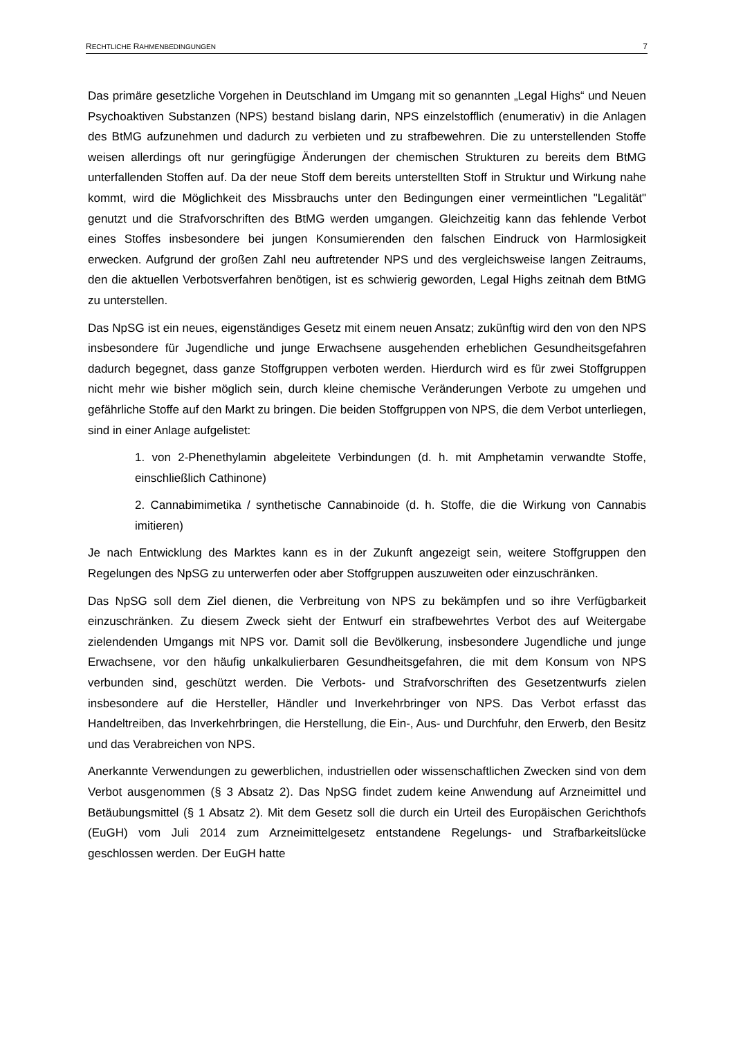RECHTLICHE RAHMENBEDINGUNGEN 7
Das primäre gesetzliche Vorgehen in Deutschland im Umgang mit so genannten „Legal Highs“ und Neuen Psychoaktiven Substanzen (NPS) bestand bislang darin, NPS einzelstofflich (enumerativ) in die Anlagen des BtMG aufzunehmen und dadurch zu verbieten und zu strafbewehren. Die zu unterstellenden Stoffe weisen allerdings oft nur geringfügige Änderungen der chemischen Strukturen zu bereits dem BtMG unterfallenden Stoffen auf. Da der neue Stoff dem bereits unterstellten Stoff in Struktur und Wirkung nahe kommt, wird die Möglichkeit des Missbrauchs unter den Bedingungen einer vermeintlichen "Legalität" genutzt und die Strafvorschriften des BtMG werden umgangen. Gleichzeitig kann das fehlende Verbot eines Stoffes insbesondere bei jungen Konsumierenden den falschen Eindruck von Harmlosigkeit erwecken. Aufgrund der großen Zahl neu auftretender NPS und des vergleichsweise langen Zeitraums, den die aktuellen Verbotsverfahren benötigen, ist es schwierig geworden, Legal Highs zeitnah dem BtMG zu unterstellen.
Das NpSG ist ein neues, eigenständiges Gesetz mit einem neuen Ansatz; zukünftig wird den von den NPS insbesondere für Jugendliche und junge Erwachsene ausgehenden erheblichen Gesundheitsgefahren dadurch begegnet, dass ganze Stoffgruppen verboten werden. Hierdurch wird es für zwei Stoffgruppen nicht mehr wie bisher möglich sein, durch kleine chemische Veränderungen Verbote zu umgehen und gefährliche Stoffe auf den Markt zu bringen. Die beiden Stoffgruppen von NPS, die dem Verbot unterliegen, sind in einer Anlage aufgelistet:
1. von 2-Phenethylamin abgeleitete Verbindungen (d. h. mit Amphetamin verwandte Stoffe, einschließlich Cathinone)
2. Cannabimimetika / synthetische Cannabinoide (d. h. Stoffe, die die Wirkung von Cannabis imitieren)
Je nach Entwicklung des Marktes kann es in der Zukunft angezeigt sein, weitere Stoffgruppen den Regelungen des NpSG zu unterwerfen oder aber Stoffgruppen auszuweiten oder einzuschränken.
Das NpSG soll dem Ziel dienen, die Verbreitung von NPS zu bekämpfen und so ihre Verfügbarkeit einzuschränken. Zu diesem Zweck sieht der Entwurf ein strafbewehrtes Verbot des auf Weitergabe zielendenden Umgangs mit NPS vor. Damit soll die Bevölkerung, insbesondere Jugendliche und junge Erwachsene, vor den häufig unkalkulierbaren Gesundheitsgefahren, die mit dem Konsum von NPS verbunden sind, geschützt werden. Die Verbots- und Strafvorschriften des Gesetzentwurfs zielen insbesondere auf die Hersteller, Händler und Inverkehrbringer von NPS. Das Verbot erfasst das Handeltreiben, das Inverkehrbringen, die Herstellung, die Ein-, Aus- und Durchfuhr, den Erwerb, den Besitz und das Verabreichen von NPS.
Anerkannte Verwendungen zu gewerblichen, industriellen oder wissenschaftlichen Zwecken sind von dem Verbot ausgenommen (§ 3 Absatz 2). Das NpSG findet zudem keine Anwendung auf Arzneimittel und Betäubungsmittel (§ 1 Absatz 2). Mit dem Gesetz soll die durch ein Urteil des Europäischen Gerichthofs (EuGH) vom Juli 2014 zum Arzneimittelgesetz entstandene Regelungs- und Strafbarkeitslücke geschlossen werden. Der EuGH hatte